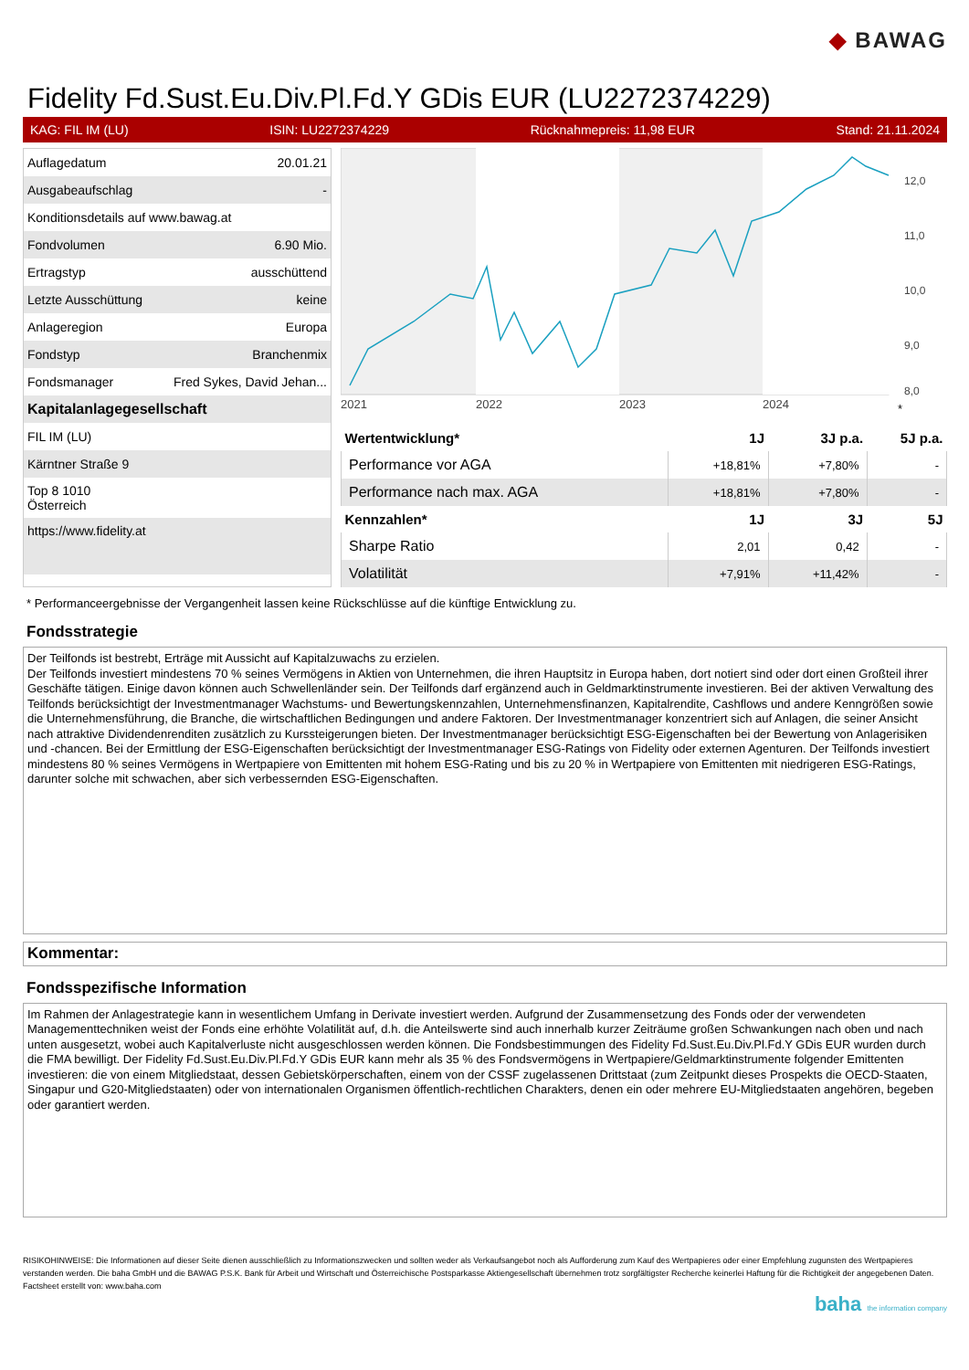◆ BAWAG
Fidelity Fd.Sust.Eu.Div.Pl.Fd.Y GDis EUR (LU2272374229)
KAG: FIL IM (LU) ISIN: LU2272374229 Rücknahmepreis: 11,98 EUR Stand: 21.11.2024
| Auflagedatum | 20.01.21 |
| Ausgabeaufschlag | - |
| Konditionsdetails auf www.bawag.at | |
| Fondvolumen | 6.90 Mio. |
| Ertragstyp | ausschüttend |
| Letzte Ausschüttung | keine |
| Anlageregion | Europa |
| Fondstyp | Branchenmix |
| Fondsmanager | Fred Sykes, David Jehan... |
| Kapitalanlagegesellschaft | |
| FIL IM (LU) | |
| Kärntner Straße 9 | |
| Top 8 1010 Österreich | |
| https://www.fidelity.at | |
2021
2022
2023
2024
12,0
11,0
10,0
9,0
8,0
*
| Wertentwicklung* | 1J | 3J p.a. | 5J p.a. |
| --- | --- | --- | --- |
| Performance vor AGA | +18,81% | +7,80% | - |
| Performance nach max. AGA | +18,81% | +7,80% | - |
| Kennzahlen* | 1J | 3J | 5J |
| Sharpe Ratio | 2,01 | 0,42 | - |
| Volatilität | +7,91% | +11,42% | - |
* Performanceergebnisse der Vergangenheit lassen keine Rückschlüsse auf die künftige Entwicklung zu.
Fondsstrategie
Der Teilfonds ist bestrebt, Erträge mit Aussicht auf Kapitalzuwachs zu erzielen.
Der Teilfonds investiert mindestens 70 % seines Vermögens in Aktien von Unternehmen, die ihren Hauptsitz in Europa haben, dort notiert sind oder dort einen Großteil ihrer Geschäfte tätigen. Einige davon können auch Schwellenländer sein. Der Teilfonds darf ergänzend auch in Geldmarktinstrumente investieren. Bei der aktiven Verwaltung des Teilfonds berücksichtigt der Investmentmanager Wachstums- und Bewertungskennzahlen, Unternehmensfinanzen, Kapitalrendite, Cashflows und andere Kenngrößen sowie die Unternehmensführung, die Branche, die wirtschaftlichen Bedingungen und andere Faktoren. Der Investmentmanager konzentriert sich auf Anlagen, die seiner Ansicht nach attraktive Dividendenrenditen zusätzlich zu Kurssteigerungen bieten. Der Investmentmanager berücksichtigt ESG-Eigenschaften bei der Bewertung von Anlagerisiken und -chancen. Bei der Ermittlung der ESG-Eigenschaften berücksichtigt der Investmentmanager ESG-Ratings von Fidelity oder externen Agenturen. Der Teilfonds investiert mindestens 80 % seines Vermögens in Wertpapiere von Emittenten mit hohem ESG-Rating und bis zu 20 % in Wertpapiere von Emittenten mit niedrigeren ESG-Ratings, darunter solche mit schwachen, aber sich verbessernden ESG-Eigenschaften.
Kommentar:
Fondsspezifische Information
Im Rahmen der Anlagestrategie kann in wesentlichem Umfang in Derivate investiert werden. Aufgrund der Zusammensetzung des Fonds oder der verwendeten Managementtechniken weist der Fonds eine erhöhte Volatilität auf, d.h. die Anteilswerte sind auch innerhalb kurzer Zeiträume großen Schwankungen nach oben und nach unten ausgesetzt, wobei auch Kapitalverluste nicht ausgeschlossen werden können. Die Fondsbestimmungen des Fidelity Fd.Sust.Eu.Div.Pl.Fd.Y GDis EUR wurden durch die FMA bewilligt. Der Fidelity Fd.Sust.Eu.Div.Pl.Fd.Y GDis EUR kann mehr als 35 % des Fondsvermögens in Wertpapiere/Geldmarktinstrumente folgender Emittenten investieren: die von einem Mitgliedstaat, dessen Gebietskörperschaften, einem von der CSSF zugelassenen Drittstaat (zum Zeitpunkt dieses Prospekts die OECD-Staaten, Singapur und G20-Mitgliedstaaten) oder von internationalen Organismen öffentlich-rechtlichen Charakters, denen ein oder mehrere EU-Mitgliedstaaten angehören, begeben oder garantiert werden.
RISIKOHINWEISE: Die Informationen auf dieser Seite dienen ausschließlich zu Informationszwecken und sollten weder als Verkaufsangebot noch als Aufforderung zum Kauf des Wertpapieres oder einer Empfehlung zugunsten des Wertpapieres verstanden werden. Die baha GmbH und die BAWAG P.S.K. Bank für Arbeit und Wirtschaft und Österreichische Postsparkasse Aktiengesellschaft übernehmen trotz sorgfältigster Recherche keinerlei Haftung für die Richtigkeit der angegebenen Daten.
Factsheet erstellt von: www.baha.com
baha the information company